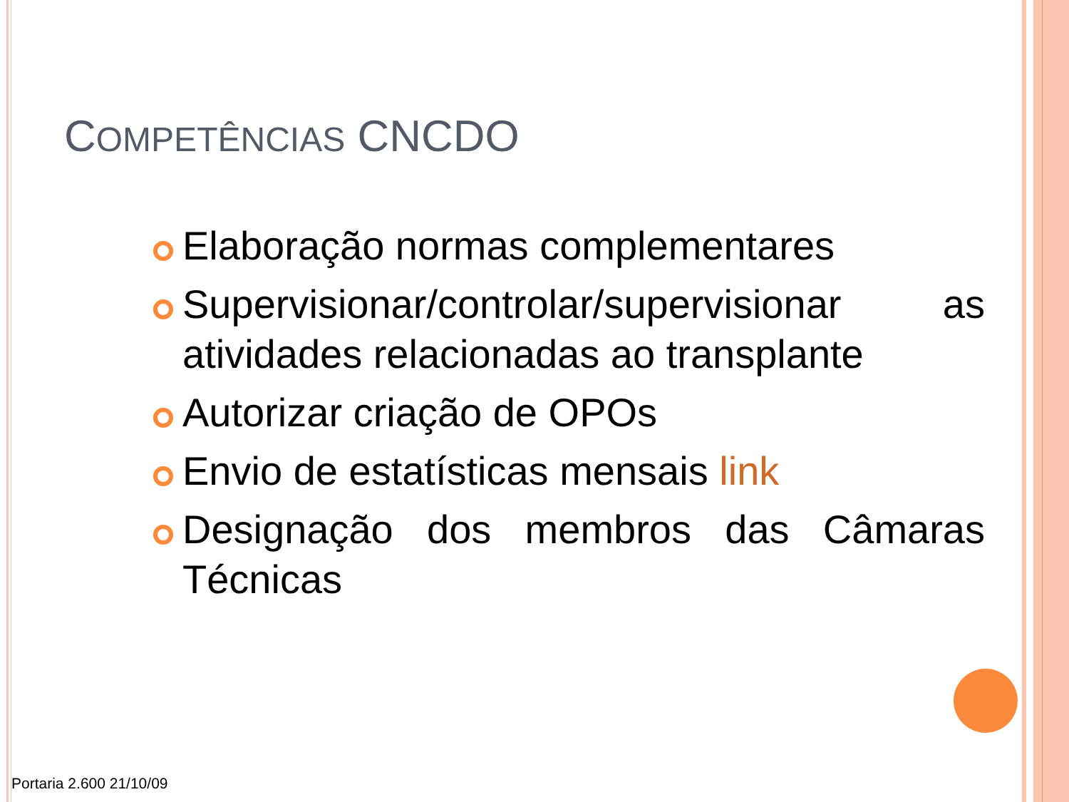COMPETÊNCIAS CNCDO
Elaboração normas complementares
Supervisionar/controlar/supervisionar as atividades relacionadas ao transplante
Autorizar criação de OPOs
Envio de estatísticas mensais link
Designação dos membros das Câmaras Técnicas
Portaria 2.600 21/10/09